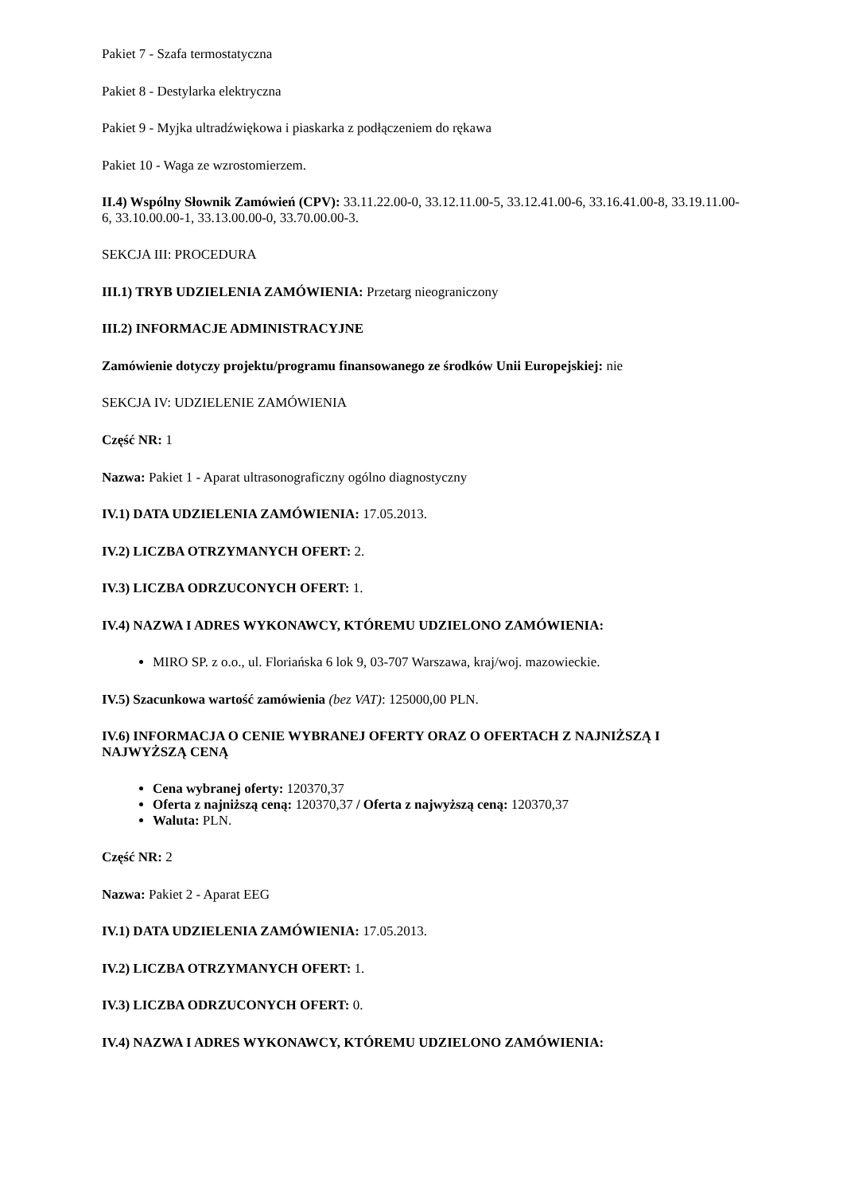Pakiet 7 - Szafa termostatyczna
Pakiet 8 - Destylarka elektryczna
Pakiet 9 - Myjka ultradźwiękowa i piaskarka z podłączeniem do rękawa
Pakiet 10 - Waga ze wzrostomierzem.
II.4) Wspólny Słownik Zamówień (CPV): 33.11.22.00-0, 33.12.11.00-5, 33.12.41.00-6, 33.16.41.00-8, 33.19.11.00-6, 33.10.00.00-1, 33.13.00.00-0, 33.70.00.00-3.
SEKCJA III: PROCEDURA
III.1) TRYB UDZIELENIA ZAMÓWIENIA: Przetarg nieograniczony
III.2) INFORMACJE ADMINISTRACYJNE
Zamówienie dotyczy projektu/programu finansowanego ze środków Unii Europejskiej: nie
SEKCJA IV: UDZIELENIE ZAMÓWIENIA
Część NR: 1
Nazwa: Pakiet 1 - Aparat ultrasonograficzny ogólno diagnostyczny
IV.1) DATA UDZIELENIA ZAMÓWIENIA: 17.05.2013.
IV.2) LICZBA OTRZYMANYCH OFERT: 2.
IV.3) LICZBA ODRZUCONYCH OFERT: 1.
IV.4) NAZWA I ADRES WYKONAWCY, KTÓREMU UDZIELONO ZAMÓWIENIA:
MIRO SP. z o.o., ul. Floriańska 6 lok 9, 03-707 Warszawa, kraj/woj. mazowieckie.
IV.5) Szacunkowa wartość zamówienia (bez VAT): 125000,00 PLN.
IV.6) INFORMACJA O CENIE WYBRANEJ OFERTY ORAZ O OFERTACH Z NAJNIŻSZĄ I NAJWYŻSZĄ CENĄ
Cena wybranej oferty: 120370,37
Oferta z najniższą ceną: 120370,37 / Oferta z najwyższą ceną: 120370,37
Waluta: PLN.
Część NR: 2
Nazwa: Pakiet 2 - Aparat EEG
IV.1) DATA UDZIELENIA ZAMÓWIENIA: 17.05.2013.
IV.2) LICZBA OTRZYMANYCH OFERT: 1.
IV.3) LICZBA ODRZUCONYCH OFERT: 0.
IV.4) NAZWA I ADRES WYKONAWCY, KTÓREMU UDZIELONO ZAMÓWIENIA: